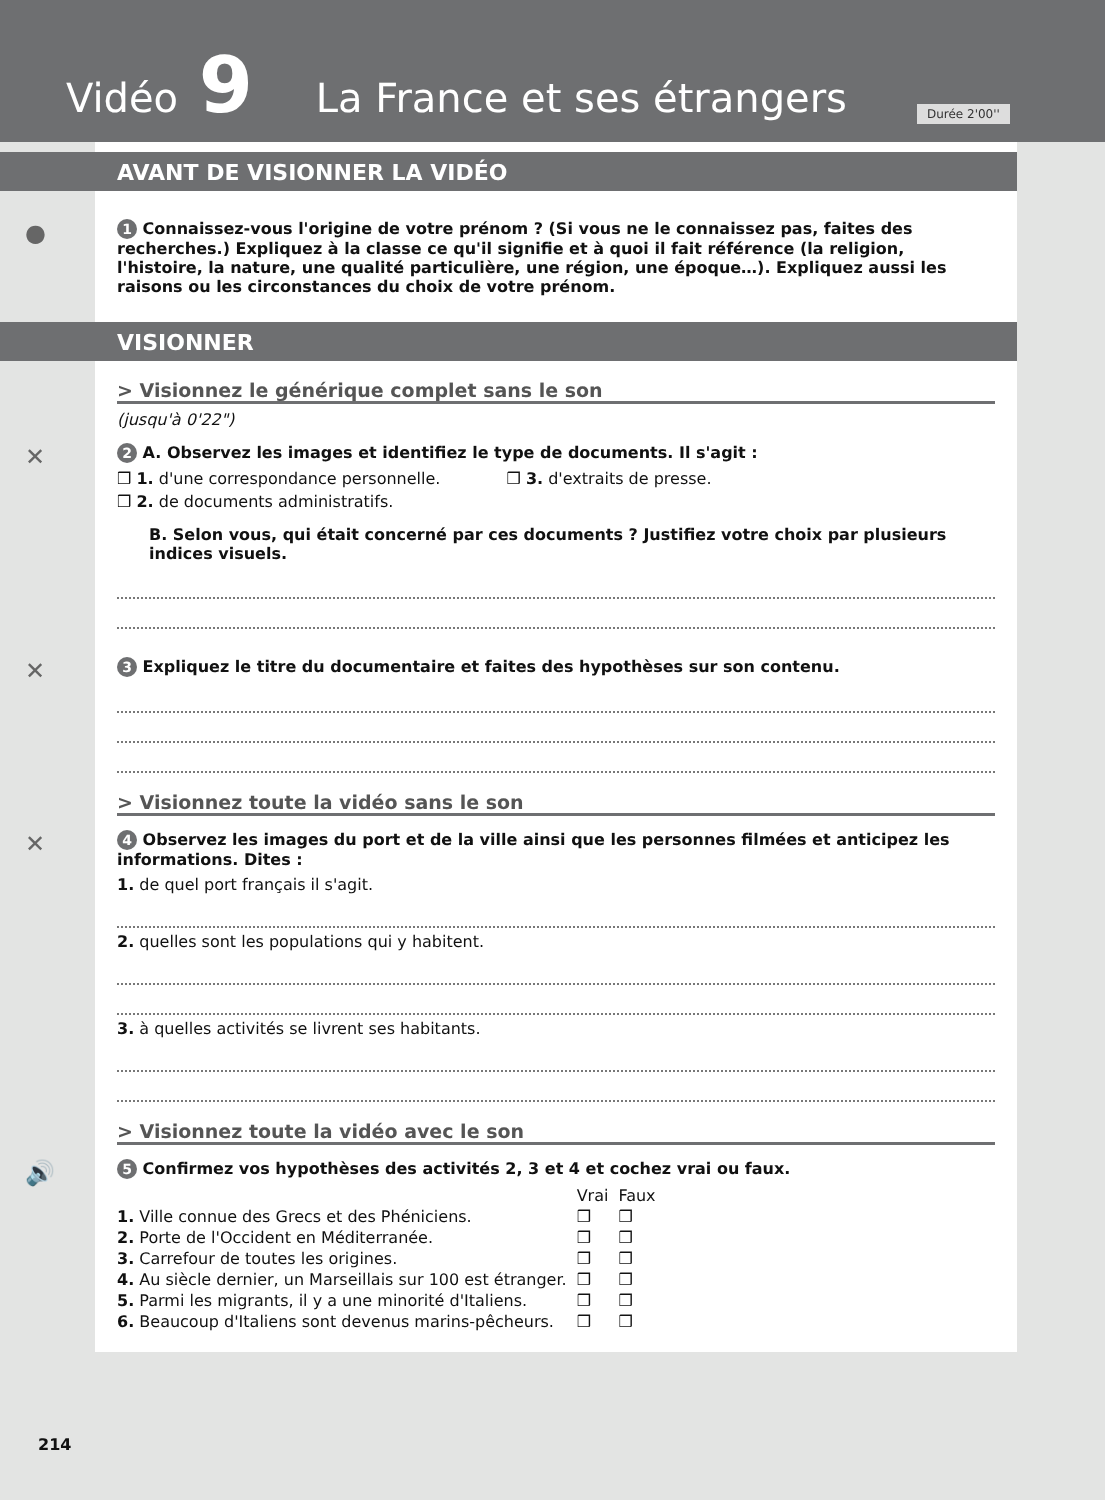Vidéo 9 La France et ses étrangers
Durée 2'00''
AVANT DE VISIONNER LA VIDÉO
● 1 Connaissez-vous l'origine de votre prénom ? (Si vous ne le connaissez pas, faites des recherches.) Expliquez à la classe ce qu'il signifie et à quoi il fait référence (la religion, l'histoire, la nature, une qualité particulière, une région, une époque…). Expliquez aussi les raisons ou les circonstances du choix de votre prénom.
VISIONNER
> Visionnez le générique complet sans le son
(jusqu'à 0'22")
✕ 2 A. Observez les images et identifiez le type de documents. Il s'agit :
❒ 1. d'une correspondance personnelle. ❒ 3. d'extraits de presse.
❒ 2. de documents administratifs.
B. Selon vous, qui était concerné par ces documents ? Justifiez votre choix par plusieurs indices visuels.
✕ 3 Expliquez le titre du documentaire et faites des hypothèses sur son contenu.
> Visionnez toute la vidéo sans le son
✕ 4 Observez les images du port et de la ville ainsi que les personnes filmées et anticipez les informations. Dites :
1. de quel port français il s'agit.
2. quelles sont les populations qui y habitent.
3. à quelles activités se livrent ses habitants.
> Visionnez toute la vidéo avec le son
🔊 5 Confirmez vos hypothèses des activités 2, 3 et 4 et cochez vrai ou faux.
| | Vrai | Faux |
| --- | --- | --- |
| 1. Ville connue des Grecs et des Phéniciens. | ❒ | ❒ |
| 2. Porte de l'Occident en Méditerranée. | ❒ | ❒ |
| 3. Carrefour de toutes les origines. | ❒ | ❒ |
| 4. Au siècle dernier, un Marseillais sur 100 est étranger. | ❒ | ❒ |
| 5. Parmi les migrants, il y a une minorité d'Italiens. | ❒ | ❒ |
| 6. Beaucoup d'Italiens sont devenus marins-pêcheurs. | ❒ | ❒ |
214